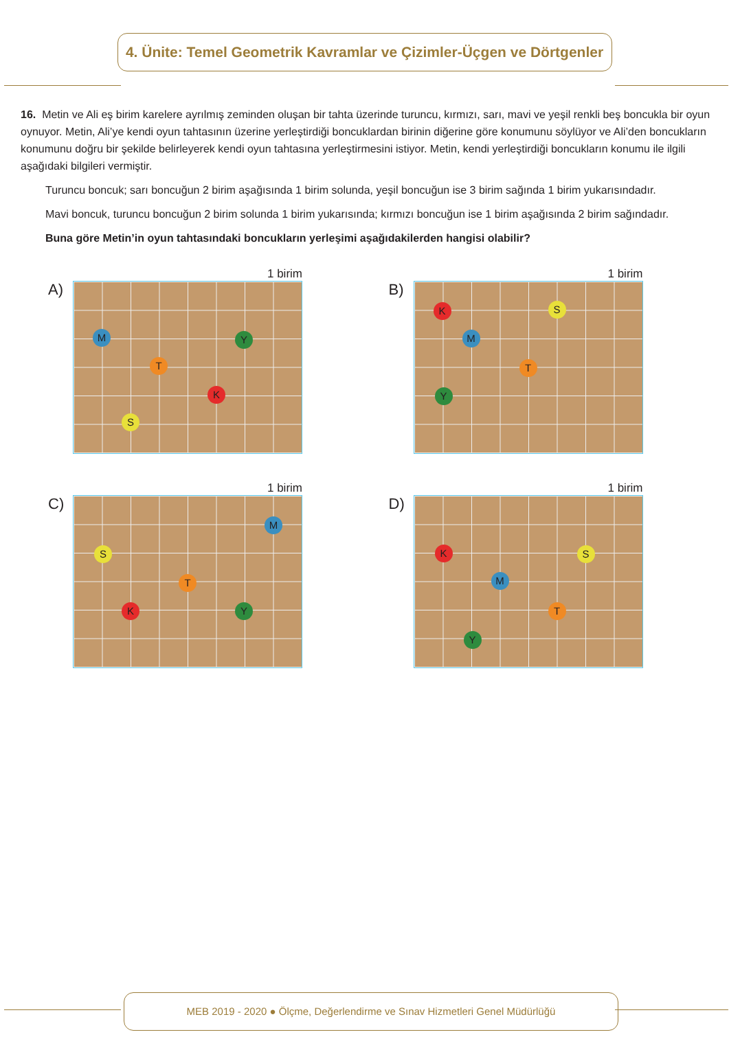4. Ünite: Temel Geometrik Kavramlar ve Çizimler-Üçgen ve Dörtgenler
16. Metin ve Ali eş birim karelere ayrılmış zeminden oluşan bir tahta üzerinde turuncu, kırmızı, sarı, mavi ve yeşil renkli beş boncukla bir oyun oynuyor. Metin, Ali’ye kendi oyun tahtasının üzerine yerleştirdiği boncuklardan birinin diğerine göre konumunu söylüyor ve Ali’den boncukların konumunu doğru bir şekilde belirleyerek kendi oyun tahtasına yerleştirmesini istiyor. Metin, kendi yerleştirdiği boncukların konumu ile ilgili aşağıdaki bilgileri vermiştir.
Turuncu boncuk; sarı boncuğun 2 birim aşağısında 1 birim solunda, yeşil boncuğun ise 3 birim sağında 1 birim yukarısındadır.
Mavi boncuk, turuncu boncuğun 2 birim solunda 1 birim yukarısında; kırmızı boncuğun ise 1 birim aşağısında 2 birim sağındadır.
Buna göre Metin’in oyun tahtasındaki boncukların yerleşimi aşağıdakilerden hangisi olabilir?
A)
1 birim
M Y
T
K
S
B)
1 birim
K S
M
T
Y
C)
1 birim
M
S
T
K Y
D)
1 birim
K S
M
T
Y
MEB 2019 - 2020 ● Ölçme, Değerlendirme ve Sınav Hizmetleri Genel Müdürlüğü